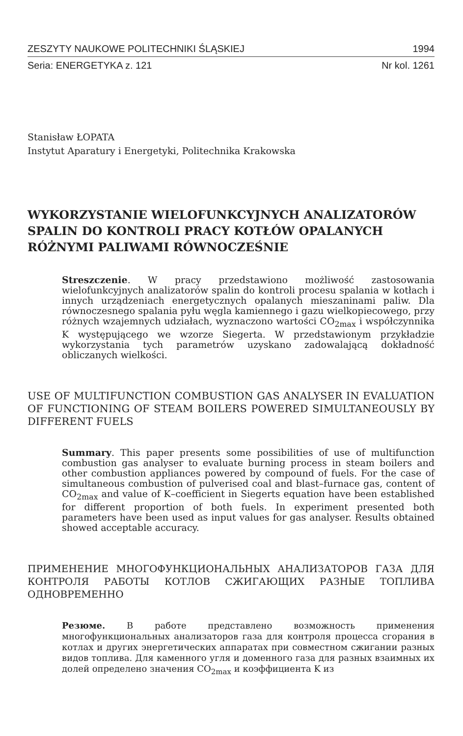ZESZYTY NAUKOWE POLITECHNIKI ŚLĄSKIEJ 1994
Seria: ENERGETYKA z. 121 Nr kol. 1261
Stanisław ŁOPATA
Instytut Aparatury i Energetyki, Politechnika Krakowska
WYKORZYSTANIE WIELOFUNKCYJNYCH ANALIZATORÓW SPALIN DO KONTROLI PRACY KOTŁÓW OPALANYCH RÓŻNYMI PALIWAMI RÓWNOCZEŚNIE
Streszczenie. W pracy przedstawiono możliwość zastosowania wielofunkcyjnych analizatorów spalin do kontroli procesu spalania w kotłach i innych urządzeniach energetycznych opalanych mieszaninami paliw. Dla równoczesnego spalania pyłu węgla kamiennego i gazu wielkopiecowego, przy różnych wzajemnych udziałach, wyznaczono wartości CO<sub>2max</sub> i współczynnika K występującego we wzorze Siegerta. W przedstawionym przykładzie wykorzystania tych parametrów uzyskano zadowalającą dokładność obliczanych wielkości.
USE OF MULTIFUNCTION COMBUSTION GAS ANALYSER IN EVALUATION OF FUNCTIONING OF STEAM BOILERS POWERED SIMULTANEOUSLY BY DIFFERENT FUELS
Summary. This paper presents some possibilities of use of multifunction combustion gas analyser to evaluate burning process in steam boilers and other combustion appliances powered by compound of fuels. For the case of simultaneous combustion of pulverised coal and blast–furnace gas, content of CO<sub>2max</sub> and value of K–coefficient in Siegerts equation have been established for different proportion of both fuels. In experiment presented both parameters have been used as input values for gas analyser. Results obtained showed acceptable accuracy.
ПРИМЕНЕНИЕ МНОГОФУНКЦИОНАЛЬНЫХ АНАЛИЗАТОРОВ ГАЗА ДЛЯ КОНТРОЛЯ РАБОТЫ КОТЛОВ СЖИГАЮЩИХ РАЗНЫЕ ТОПЛИВА ОДНОВРЕМЕННО
Резюме. В работе представлено возможность применения многофункциональных анализаторов газа для контроля процесса сгорания в котлах и других энергетических аппаратах при совместном сжигании разных видов топлива. Для каменного угля и доменного газа для разных взаимных их долей определено значения CO<sub>2max</sub> и коэффициента K из